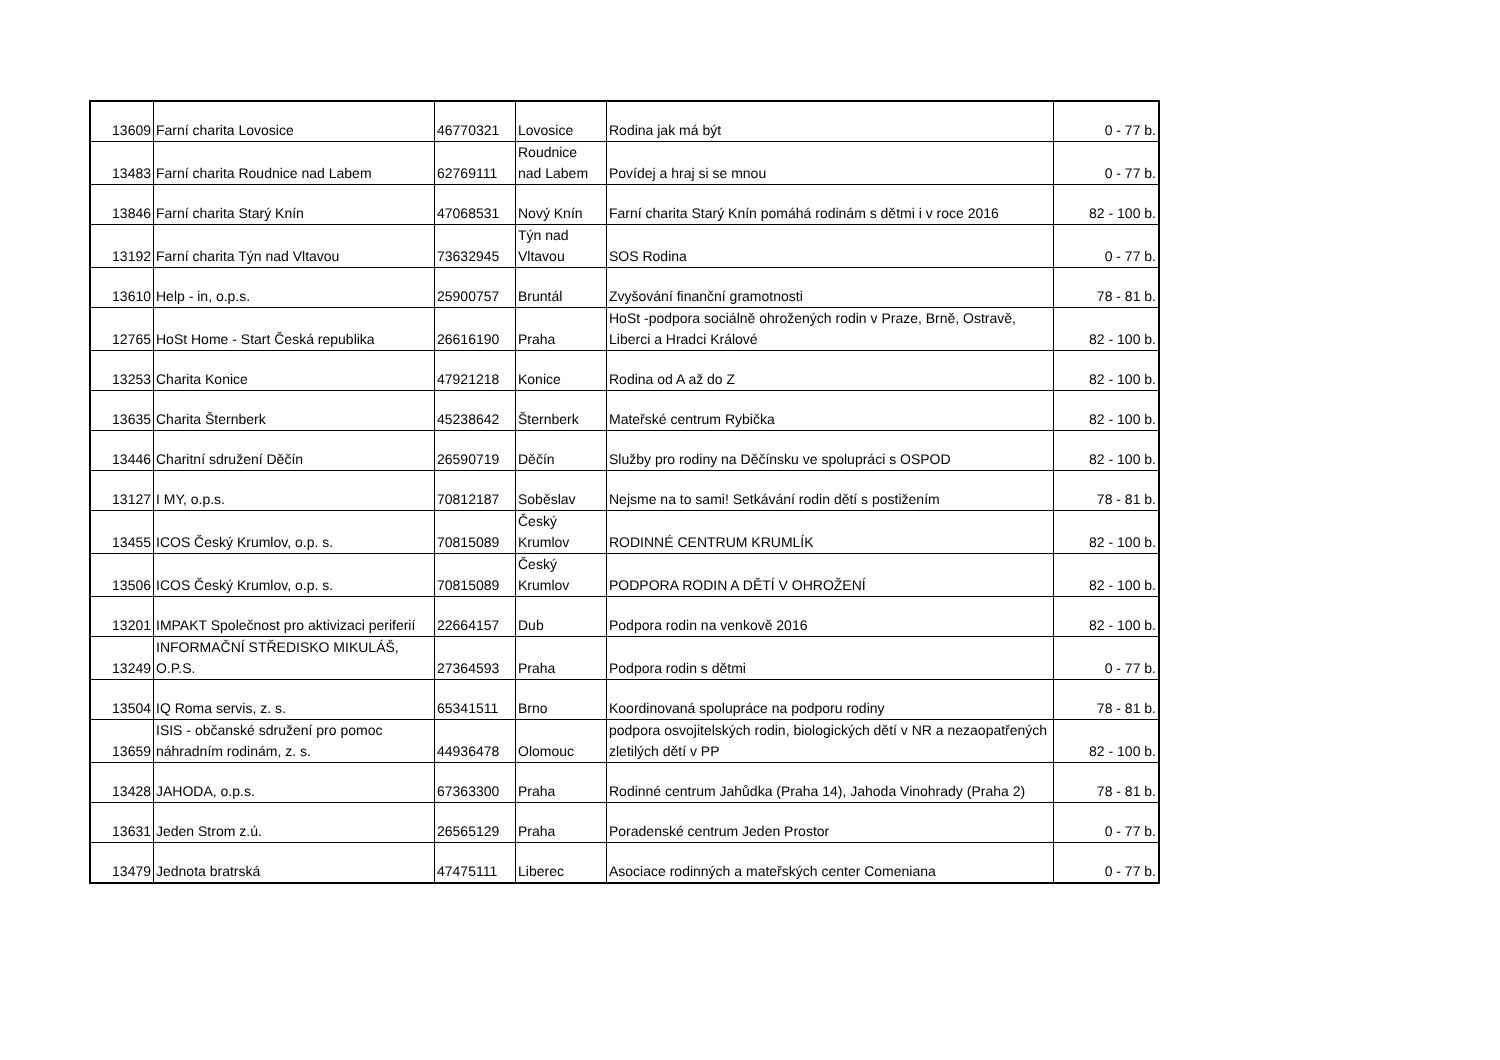| 13609 | Farní charita Lovosice | 46770321 | Lovosice | Rodina jak má být | 0 - 77 b. |
| 13483 | Farní charita Roudnice nad Labem | 62769111 | Roudnice nad Labem | Povídej a hraj si se mnou | 0 - 77 b. |
| 13846 | Farní charita Starý Knín | 47068531 | Nový Knín | Farní charita Starý Knín pomáhá rodinám s dětmi i v roce 2016 | 82 - 100 b. |
| 13192 | Farní charita Týn nad Vltavou | 73632945 | Týn nad Vltavou | SOS Rodina | 0 - 77 b. |
| 13610 | Help - in, o.p.s. | 25900757 | Bruntál | Zvyšování finanční gramotnosti | 78 - 81 b. |
| 12765 | HoSt Home - Start Česká republika | 26616190 | Praha | HoSt -podpora sociálně ohrožených rodin v Praze, Brně, Ostravě, Liberci a Hradci Králové | 82 - 100 b. |
| 13253 | Charita Konice | 47921218 | Konice | Rodina od A až do Z | 82 - 100 b. |
| 13635 | Charita Šternberk | 45238642 | Šternberk | Mateřské centrum Rybička | 82 - 100 b. |
| 13446 | Charitní sdružení Děčín | 26590719 | Děčín | Služby pro rodiny na Děčínsku ve spolupráci s OSPOD | 82 - 100 b. |
| 13127 | I MY, o.p.s. | 70812187 | Soběslav | Nejsme na to sami! Setkávání rodin dětí s postižením | 78 - 81 b. |
| 13455 | ICOS Český Krumlov, o.p. s. | 70815089 | Český Krumlov | RODINNÉ CENTRUM KRUMLÍK | 82 - 100 b. |
| 13506 | ICOS Český Krumlov, o.p. s. | 70815089 | Český Krumlov | PODPORA RODIN A DĚTÍ V OHROŽENÍ | 82 - 100 b. |
| 13201 | IMPAKT Společnost pro aktivizaci periferií | 22664157 | Dub | Podpora rodin na venkově 2016 | 82 - 100 b. |
| 13249 | INFORMAČNÍ STŘEDISKO MIKULÁŠ, O.P.S. | 27364593 | Praha | Podpora rodin s dětmi | 0 - 77 b. |
| 13504 | IQ Roma servis, z. s. | 65341511 | Brno | Koordinovaná spolupráce na podporu rodiny | 78 - 81 b. |
| 13659 | ISIS - občanské sdružení pro pomoc náhradním rodinám, z. s. | 44936478 | Olomouc | podpora osvojitelských rodin, biologických dětí v NR a nezaopatřených zletilých dětí v PP | 82 - 100 b. |
| 13428 | JAHODA, o.p.s. | 67363300 | Praha | Rodinné centrum Jahůdka (Praha 14), Jahoda Vinohrady (Praha 2) | 78 - 81 b. |
| 13631 | Jeden Strom z.ú. | 26565129 | Praha | Poradenské centrum Jeden Prostor | 0 - 77 b. |
| 13479 | Jednota bratrská | 47475111 | Liberec | Asociace rodinných a mateřských center Comeniana | 0 - 77 b. |